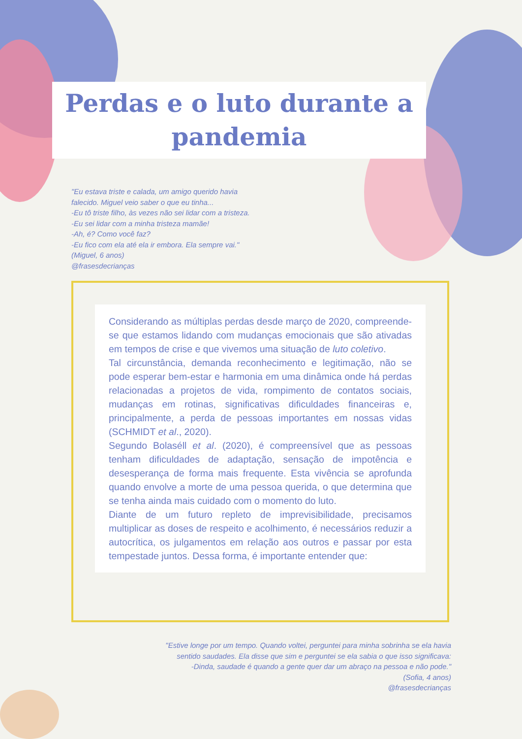Perdas e o luto durante a pandemia
"Eu estava triste e calada, um amigo querido havia
falecido. Miguel veio saber o que eu tinha...
-Eu tô triste filho, às vezes não sei lidar com a tristeza.
-Eu sei lidar com a minha tristeza mamãe!
-Ah, é? Como você faz?
-Eu fico com ela até ela ir embora. Ela sempre vai."
(Miguel, 6 anos)
@frasesdecrianças
Considerando as múltiplas perdas desde março de 2020, compreende-se que estamos lidando com mudanças emocionais que são ativadas em tempos de crise e que vivemos uma situação de luto coletivo.
Tal circunstância, demanda reconhecimento e legitimação, não se pode esperar bem-estar e harmonia em uma dinâmica onde há perdas relacionadas a projetos de vida, rompimento de contatos sociais, mudanças em rotinas, significativas dificuldades financeiras e, principalmente, a perda de pessoas importantes em nossas vidas (SCHMIDT et al., 2020).
Segundo Bolaséll et al. (2020), é compreensível que as pessoas tenham dificuldades de adaptação, sensação de impotência e desesperança de forma mais frequente. Esta vivência se aprofunda quando envolve a morte de uma pessoa querida, o que determina que se tenha ainda mais cuidado com o momento do luto.
Diante de um futuro repleto de imprevisibilidade, precisamos multiplicar as doses de respeito e acolhimento, é necessários reduzir a autocrítica, os julgamentos em relação aos outros e passar por esta tempestade juntos. Dessa forma, é importante entender que:
"Estive longe por um tempo. Quando voltei, perguntei para minha sobrinha se ela havia
sentido saudades. Ela disse que sim e perguntei se ela sabia o que isso significava:
-Dinda, saudade é quando a gente quer dar um abraço na pessoa e não pode."
(Sofia, 4 anos)
@frasesdecrianças